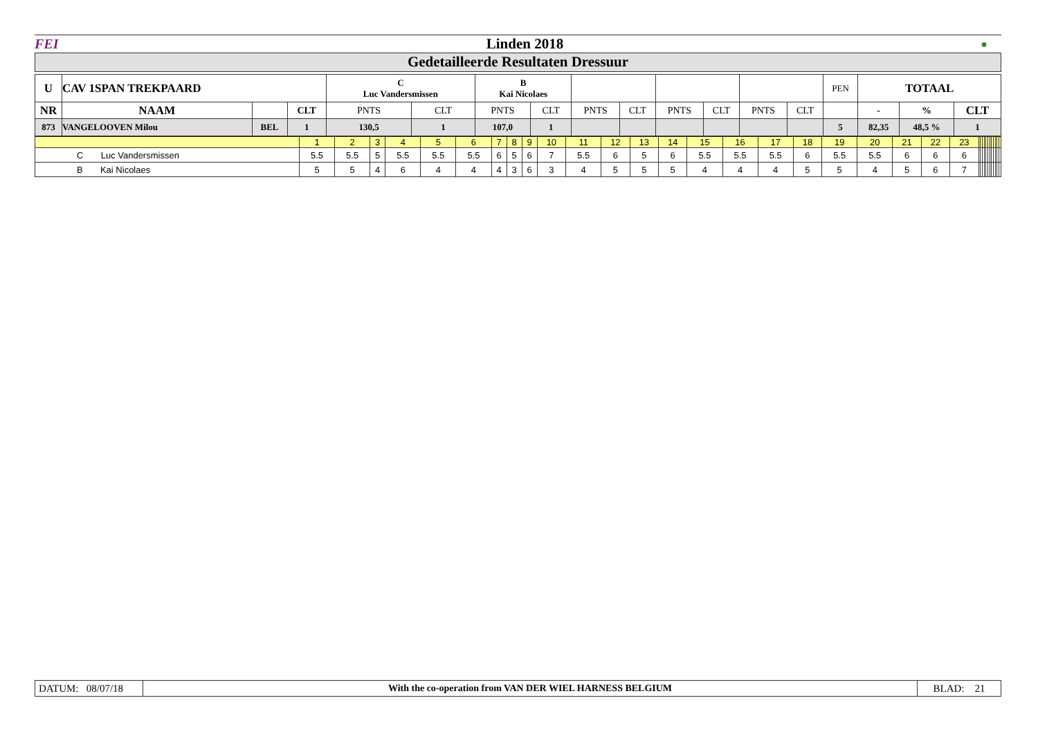| FEI | Linden 2018 | ● |
Gedetailleerde Resultaten Dressuur
| U | CAV 1SPAN TREKPAARD | | | C Luc Vandersmissen | | B Kai Nicolaes | | | | | | | | PEN | TOTAAL | | |
| NR | NAAM | | CLT | PNTS | CLT | PNTS | CLT | PNTS | CLT | PNTS | CLT | PNTS | CLT | | - | % | CLT |
| 873 | VANGELOOVEN Milou | BEL | 1 | 130,5 | 1 | 107,0 | 1 | | | | | | | 5 | 82,35 | 48,5 % | 1 |
| | 1 | 2 | 3 | 4 | 5 | 6 | 7 | 8 | 9 | 10 | 11 | 12 | 13 | 14 | 15 | 16 | 17 | 18 | 19 | 20 | 21 | 22 | 23 | | | | | | | | | | | | |
| C Luc Vandersmissen | 5.5 | 5.5 | 5 | 5.5 | 5.5 | 5.5 | 6 | 5 | 6 | 7 | 5.5 | 6 | 5 | 6 | 5.5 | 5.5 | 5.5 | 6 | 5.5 | 5.5 | 6 | 6 | 6 | | | | | | | | | | | | |
| B Kai Nicolaes | 5 | 5 | 4 | 6 | 4 | 4 | 4 | 3 | 6 | 3 | 4 | 5 | 5 | 5 | 4 | 4 | 4 | 5 | 5 | 4 | 5 | 6 | 7 | | | | | | | | | | | | |
| DATUM: 08/07/18 | With the co-operation from VAN DER WIEL HARNESS BELGIUM | BLAD: 21 |